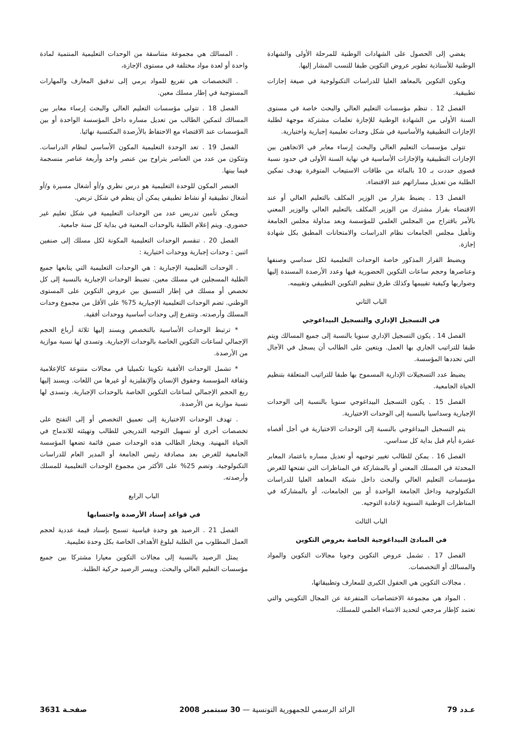يفضي إلى الحصول على الشهادات الوطنية للمرحلة الأولى والشهادة الوطنية للأستاذية تطوير عروض التكوين طبقا للنسب المشار إليها.
ويكون التكوين بالمعاهد العليا للدراسات التكنولوجية في صيغة إجازات تطبيقية.
الفصل 12 . تنظم مؤسسات التعليم العالي والبحث خاصة في مستوى السنة الأولى من الشهادة الوطنية للإجازة تعلمات مشتركة موجهة لطلبة الإجازات التطبيقية والأساسية في شكل وحدات تعليمية إجبارية واختيارية.
تتولى مؤسسات التعليم العالي والبحث إرساء معابر في الاتجاهين بين الإجازات التطبيقية والإجازات الأساسية في نهاية السنة الأولى في حدود نسبة قصوى حددت بـ 10 بالمائة من طاقات الاستيعاب المتوفرة بهدف تمكين الطلبة من تعديل مساراتهم عند الاقتضاء.
الفصل 13 . يضبط بقرار من الوزير المكلف بالتعليم العالي أو عند الاقتضاء بقرار مشترك من الوزير المكلف بالتعليم العالي والوزير المعني بالأمر باقتراح من المجلس العلمي للمؤسسة وبعد مداولة مجلس الجامعة وتأهيل مجلس الجامعات نظام الدراسات والامتحانات المطبق بكل شهادة إجازة.
ويضبط القرار المذكور خاصة الوحدات التعليمية لكل سداسي وصنفها وعناصرها وحجم ساعات التكوين الحضورية فيها وعدد الأرصدة المسندة إليها وضواربها وكيفية تقييمها وكذلك طرق تنظيم التكوين التطبيقي وتقييمه.
الباب الثاني
في التسجيل الإداري والتسجيل البيداغوجي
الفصل 14 . يكون التسجيل الإداري سنويا بالنسبة إلى جميع المسالك ويتم طبقا للتراتيب الجاري بها العمل. ويتعين على الطالب أن يسجل في الآجال التي تحددها المؤسسة.
يضبط عدد التسجيلات الإدارية المسموح بها طبقا للتراتيب المتعلقة بتنظيم الحياة الجامعية.
الفصل 15 . يكون التسجيل البيداغوجي سنويا بالنسبة إلى الوحدات الإجبارية وسداسيا بالنسبة إلى الوحدات الاختيارية.
يتم التسجيل البيداغوجي بالنسبة إلى الوحدات الاختيارية في أجل أقصاه عشرة أيام قبل بداية كل سداسي.
الفصل 16 . يمكن للطالب تغيير توجيهه أو تعديل مساره باعتماد المعابر المحدثة في المسلك المعني أو بالمشاركة في المناظرات التي تفتحها للغرض مؤسسات التعليم العالي والبحث داخل شبكة المعاهد العليا للدراسات التكنولوجية وداخل الجامعة الواحدة أو بين الجامعات، أو بالمشاركة في المناظرات الوطنية السنوية لإعادة التوجيه.
الباب الثالث
في المبادئ البيداغوجية الخاصة بعروض التكوين
الفصل 17 . تشمل عروض التكوين وجوبا مجالات التكوين والمواد والمسالك أو التخصصات.
. مجالات التكوين هي الحقول الكبرى للمعارف وتطبيقاتها،
. المواد هي مجموعة الاختصاصات المتفرعة عن المجال التكويني والتي تعتمد كإطار مرجعي لتحديد الانتماء العلمي للمسلك،
. المسالك هي مجموعة متناسقة من الوحدات التعليمية المنتمية لمادة واحدة أو لعدة مواد مختلفة في مستوى الإجازة،
. التخصصات هي تفريع للمواد يرمي إلى تدقيق المعارف والمهارات المستوجبة في إطار مسلك معين.
الفصل 18 . تتولى مؤسسات التعليم العالي والبحث إرساء معابر بين المسالك لتمكين الطالب من تعديل مساره داخل المؤسسة الواحدة أو بين المؤسسات عند الاقتضاء مع الاحتفاظ بالأرصدة المكتسبة نهائيا.
الفصل 19 . تعد الوحدة التعليمية المكون الأساسي لنظام الدراسات. وتتكون من عدد من العناصر يتراوح بين عنصر واحد وأربعة عناصر منسجمة فيما بينها.
العنصر المكون للوحدة التعليمية هو درس نظري و/أو أشغال مسيرة و/أو أشغال تطبيقية أو نشاط تطبيقي يمكن أن ينظم في شكل تربص.
ويمكن تأمين تدريس عدد من الوحدات التعليمية في شكل تعليم غير حضوري. ويتم إعلام الطلبة بالوحدات المعنية في بداية كل سنة جامعية.
الفصل 20 . تنقسم الوحدات التعليمية المكونة لكل مسلك إلى صنفين اثنين : وحدات إجبارية ووحدات اختيارية :
. الوحدات التعليمية الإجبارية : هي الوحدات التعليمية التي يتابعها جميع الطلبة المسجلين في مسلك معين. تضبط الوحدات الإجبارية بالنسبة إلى كل تخصص أو مسلك في إطار التنسيق بين عروض التكوين على المستوى الوطني. تضم الوحدات التعليمية الإجبارية 75% على الأقل من مجموع وحدات المسلك وأرصدته. وتتفرع إلى وحدات أساسية ووحدات أفقية.
* ترتبط الوحدات الأساسية بالتخصص ويسند إليها ثلاثة أرباع الحجم الإجمالي لساعات التكوين الخاصة بالوحدات الإجبارية. وتسدى لها نسبة موازية من الأرصدة.
* تشمل الوحدات الأفقية تكوينا تكميليا في مجالات متنوعة كالإعلامية وثقافة المؤسسة وحقوق الإنسان والإنقليزية أو غيرها من اللغات. ويسند إليها ربع الحجم الإجمالي لساعات التكوين الخاصة بالوحدات الإجبارية. وتسدى لها نسبة موازية من الأرصدة.
. تهدف الوحدات الاختيارية إلى تعميق التخصص أو إلى التفتح على تخصصات أخرى أو تسهيل التوجيه التدريجي للطالب وتهيئته للاندماج في الحياة المهنية. ويختار الطالب هذه الوحدات ضمن قائمة تضعها المؤسسة الجامعية للغرض بعد مصادقة رئيس الجامعة أو المدير العام للدراسات التكنولوجية. وتضم 25% على الأكثر من مجموع الوحدات التعليمية للمسلك وأرصدته.
الباب الرابع
في قواعد إسناد الأرصدة واحتسابها
الفصل 21 . الرصيد هو وحدة قياسية تسمح بإسناد قيمة عددية لحجم العمل المطلوب من الطلبة لبلوغ الأهداف الخاصة بكل وحدة تعليمية.
يمثل الرصيد بالنسبة إلى مجالات التكوين معيارا مشتركا بين جميع مؤسسات التعليم العالي والبحث. وييسر الرصيد حركية الطلبة.
عـدد 79 الرائد الرسمي للجمهورية التونسية — 30 سبتمبر 2008 صفحـة 3631